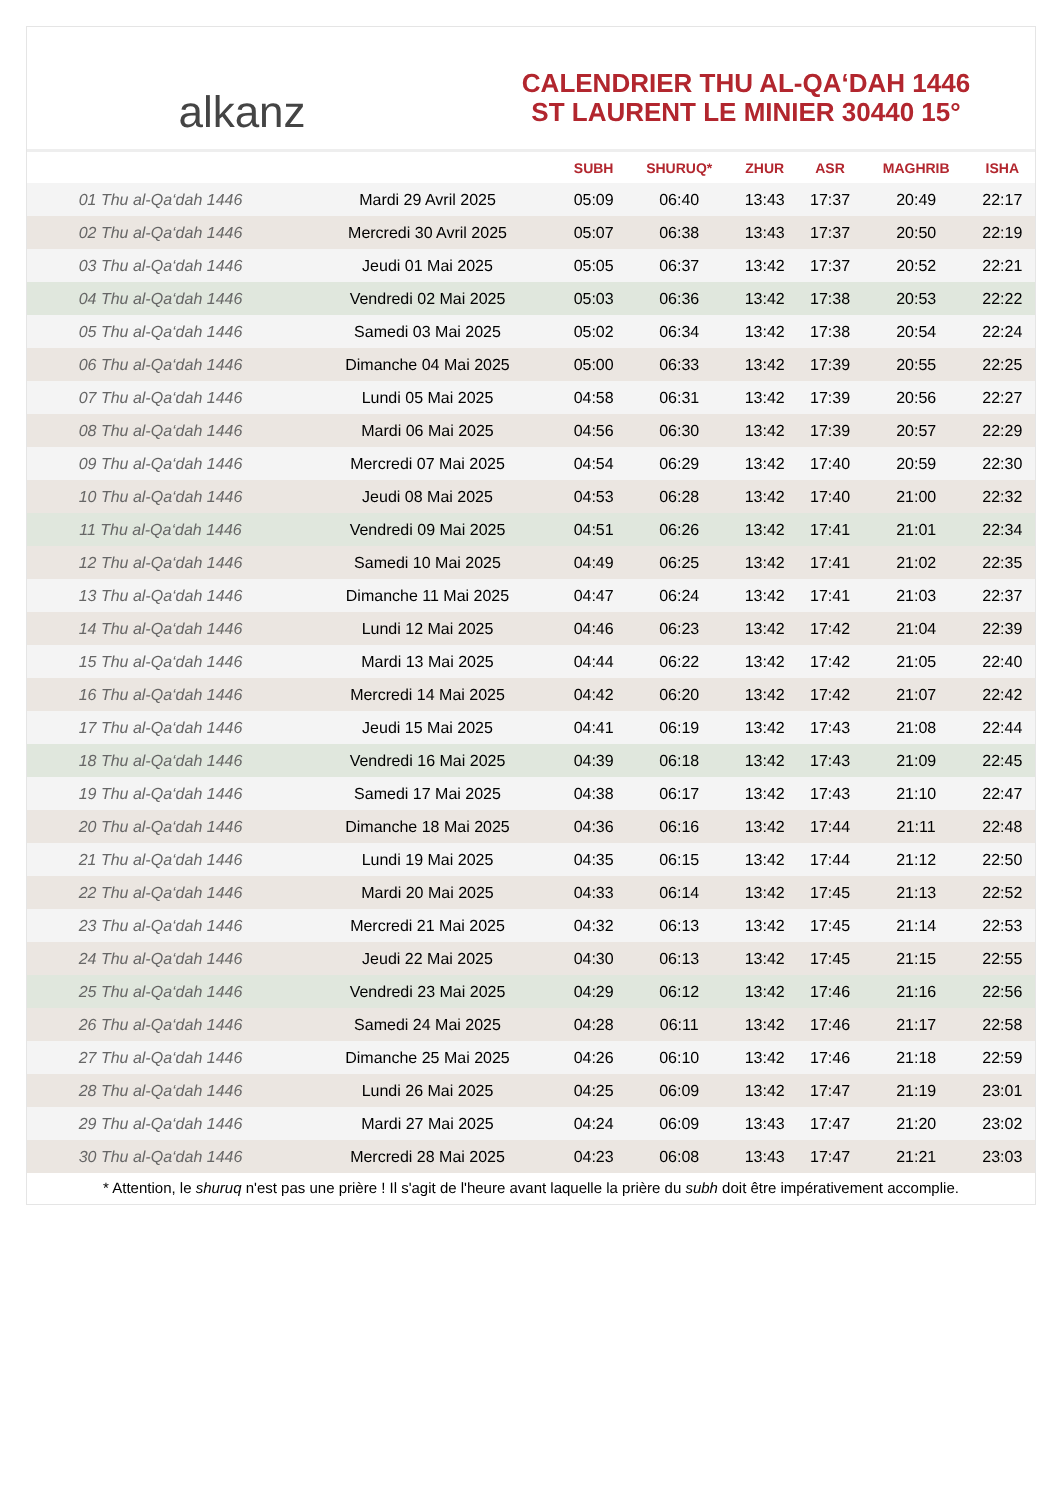alkanz
CALENDRIER THU AL-QA‘DAH 1446
ST LAURENT LE MINIER 30440 15°
| | | SUBH | SHURUQ* | ZHUR | ASR | MAGHRIB | ISHA |
| --- | --- | --- | --- | --- | --- | --- | --- |
| 01 Thu al-Qa‘dah 1446 | Mardi 29 Avril 2025 | 05:09 | 06:40 | 13:43 | 17:37 | 20:49 | 22:17 |
| 02 Thu al-Qa‘dah 1446 | Mercredi 30 Avril 2025 | 05:07 | 06:38 | 13:43 | 17:37 | 20:50 | 22:19 |
| 03 Thu al-Qa‘dah 1446 | Jeudi 01 Mai 2025 | 05:05 | 06:37 | 13:42 | 17:37 | 20:52 | 22:21 |
| 04 Thu al-Qa‘dah 1446 | Vendredi 02 Mai 2025 | 05:03 | 06:36 | 13:42 | 17:38 | 20:53 | 22:22 |
| 05 Thu al-Qa‘dah 1446 | Samedi 03 Mai 2025 | 05:02 | 06:34 | 13:42 | 17:38 | 20:54 | 22:24 |
| 06 Thu al-Qa‘dah 1446 | Dimanche 04 Mai 2025 | 05:00 | 06:33 | 13:42 | 17:39 | 20:55 | 22:25 |
| 07 Thu al-Qa‘dah 1446 | Lundi 05 Mai 2025 | 04:58 | 06:31 | 13:42 | 17:39 | 20:56 | 22:27 |
| 08 Thu al-Qa‘dah 1446 | Mardi 06 Mai 2025 | 04:56 | 06:30 | 13:42 | 17:39 | 20:57 | 22:29 |
| 09 Thu al-Qa‘dah 1446 | Mercredi 07 Mai 2025 | 04:54 | 06:29 | 13:42 | 17:40 | 20:59 | 22:30 |
| 10 Thu al-Qa‘dah 1446 | Jeudi 08 Mai 2025 | 04:53 | 06:28 | 13:42 | 17:40 | 21:00 | 22:32 |
| 11 Thu al-Qa‘dah 1446 | Vendredi 09 Mai 2025 | 04:51 | 06:26 | 13:42 | 17:41 | 21:01 | 22:34 |
| 12 Thu al-Qa‘dah 1446 | Samedi 10 Mai 2025 | 04:49 | 06:25 | 13:42 | 17:41 | 21:02 | 22:35 |
| 13 Thu al-Qa‘dah 1446 | Dimanche 11 Mai 2025 | 04:47 | 06:24 | 13:42 | 17:41 | 21:03 | 22:37 |
| 14 Thu al-Qa‘dah 1446 | Lundi 12 Mai 2025 | 04:46 | 06:23 | 13:42 | 17:42 | 21:04 | 22:39 |
| 15 Thu al-Qa‘dah 1446 | Mardi 13 Mai 2025 | 04:44 | 06:22 | 13:42 | 17:42 | 21:05 | 22:40 |
| 16 Thu al-Qa‘dah 1446 | Mercredi 14 Mai 2025 | 04:42 | 06:20 | 13:42 | 17:42 | 21:07 | 22:42 |
| 17 Thu al-Qa‘dah 1446 | Jeudi 15 Mai 2025 | 04:41 | 06:19 | 13:42 | 17:43 | 21:08 | 22:44 |
| 18 Thu al-Qa‘dah 1446 | Vendredi 16 Mai 2025 | 04:39 | 06:18 | 13:42 | 17:43 | 21:09 | 22:45 |
| 19 Thu al-Qa‘dah 1446 | Samedi 17 Mai 2025 | 04:38 | 06:17 | 13:42 | 17:43 | 21:10 | 22:47 |
| 20 Thu al-Qa‘dah 1446 | Dimanche 18 Mai 2025 | 04:36 | 06:16 | 13:42 | 17:44 | 21:11 | 22:48 |
| 21 Thu al-Qa‘dah 1446 | Lundi 19 Mai 2025 | 04:35 | 06:15 | 13:42 | 17:44 | 21:12 | 22:50 |
| 22 Thu al-Qa‘dah 1446 | Mardi 20 Mai 2025 | 04:33 | 06:14 | 13:42 | 17:45 | 21:13 | 22:52 |
| 23 Thu al-Qa‘dah 1446 | Mercredi 21 Mai 2025 | 04:32 | 06:13 | 13:42 | 17:45 | 21:14 | 22:53 |
| 24 Thu al-Qa‘dah 1446 | Jeudi 22 Mai 2025 | 04:30 | 06:13 | 13:42 | 17:45 | 21:15 | 22:55 |
| 25 Thu al-Qa‘dah 1446 | Vendredi 23 Mai 2025 | 04:29 | 06:12 | 13:42 | 17:46 | 21:16 | 22:56 |
| 26 Thu al-Qa‘dah 1446 | Samedi 24 Mai 2025 | 04:28 | 06:11 | 13:42 | 17:46 | 21:17 | 22:58 |
| 27 Thu al-Qa‘dah 1446 | Dimanche 25 Mai 2025 | 04:26 | 06:10 | 13:42 | 17:46 | 21:18 | 22:59 |
| 28 Thu al-Qa‘dah 1446 | Lundi 26 Mai 2025 | 04:25 | 06:09 | 13:42 | 17:47 | 21:19 | 23:01 |
| 29 Thu al-Qa‘dah 1446 | Mardi 27 Mai 2025 | 04:24 | 06:09 | 13:43 | 17:47 | 21:20 | 23:02 |
| 30 Thu al-Qa‘dah 1446 | Mercredi 28 Mai 2025 | 04:23 | 06:08 | 13:43 | 17:47 | 21:21 | 23:03 |
* Attention, le shuruq n'est pas une prière ! Il s'agit de l'heure avant laquelle la prière du subh doit être impérativement accomplie.